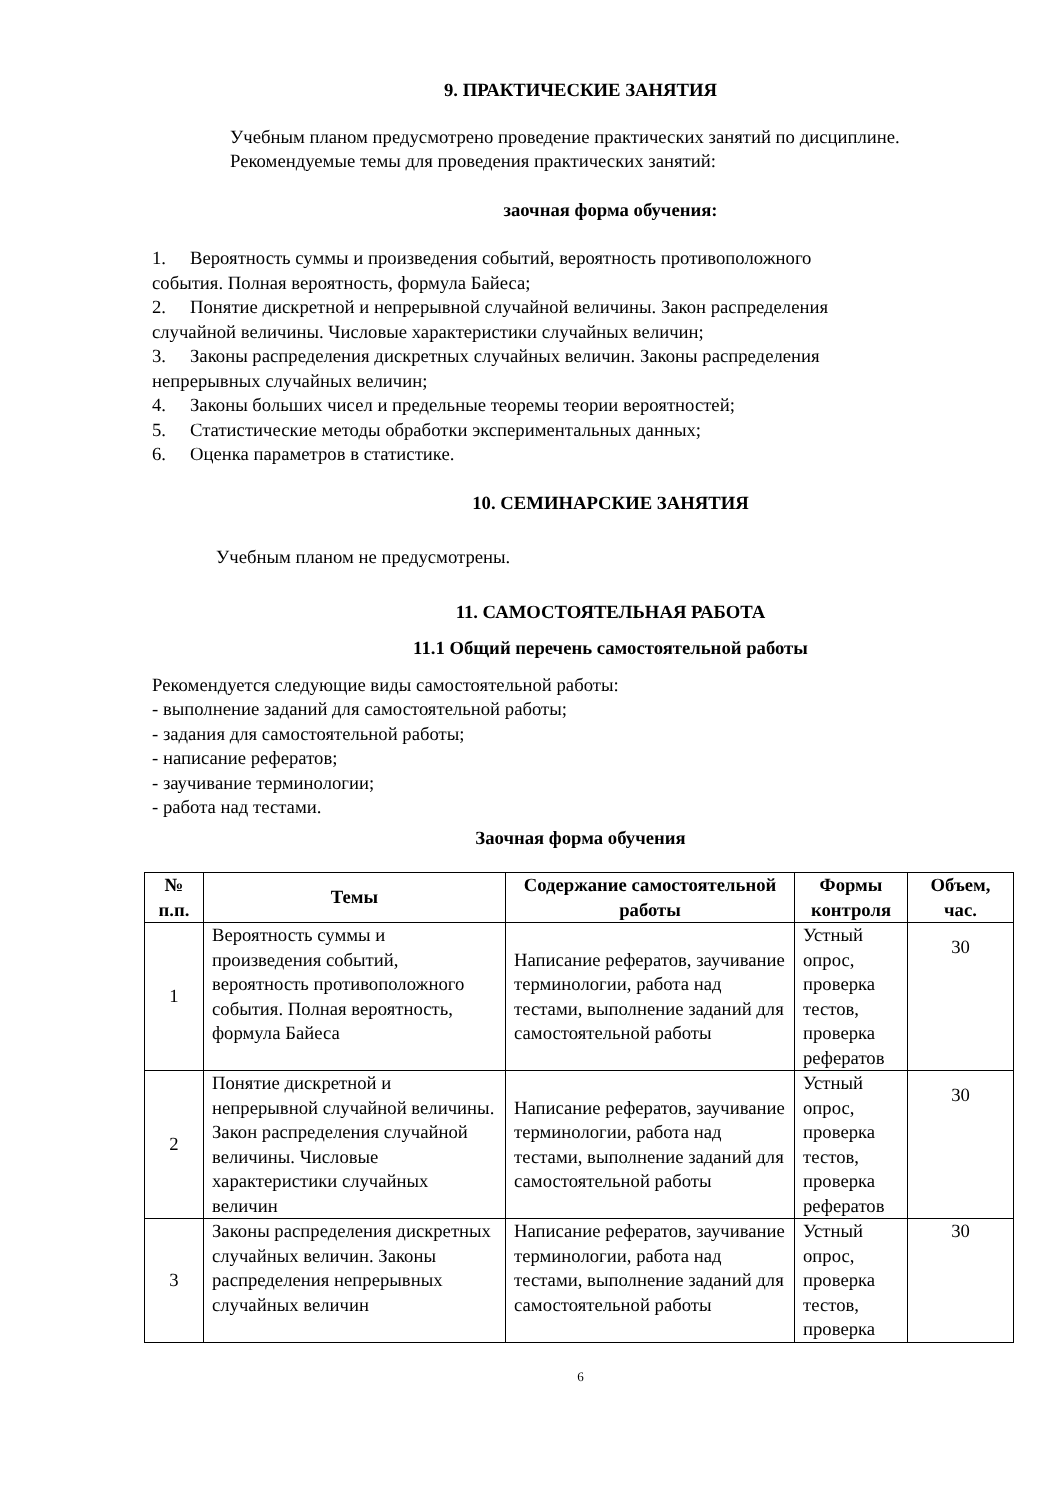9. ПРАКТИЧЕСКИЕ ЗАНЯТИЯ
Учебным планом предусмотрено проведение практических занятий по дисциплине.
Рекомендуемые темы для проведения практических занятий:
заочная форма обучения:
1. Вероятность суммы и произведения событий, вероятность противоположного
события. Полная вероятность, формула Байеса;
2. Понятие дискретной и непрерывной случайной величины. Закон распределения
случайной величины. Числовые характеристики случайных величин;
3. Законы распределения дискретных случайных величин. Законы распределения
непрерывных случайных величин;
4. Законы больших чисел и предельные теоремы теории вероятностей;
5. Статистические методы обработки экспериментальных данных;
6. Оценка параметров в статистике.
10. СЕМИНАРСКИЕ ЗАНЯТИЯ
Учебным планом не предусмотрены.
11. САМОСТОЯТЕЛЬНАЯ РАБОТА
11.1 Общий перечень самостоятельной работы
Рекомендуется следующие виды самостоятельной работы:
- выполнение заданий для самостоятельной работы;
- задания для самостоятельной работы;
- написание рефератов;
- заучивание терминологии;
- работа над тестами.
Заочная форма обучения
| № п.п. | Темы | Содержание самостоятельной работы | Формы контроля | Объем, час. |
| --- | --- | --- | --- | --- |
| 1 | Вероятность суммы и произведения событий, вероятность противоположного события. Полная вероятность, формула Байеса | Написание рефератов, заучивание терминологии, работа над тестами, выполнение заданий для самостоятельной работы | Устный опрос, проверка тестов, проверка рефератов | 30 |
| 2 | Понятие дискретной и непрерывной случайной величины. Закон распределения случайной величины. Числовые характеристики случайных величин | Написание рефератов, заучивание терминологии, работа над тестами, выполнение заданий для самостоятельной работы | Устный опрос, проверка тестов, проверка рефератов | 30 |
| 3 | Законы распределения дискретных случайных величин. Законы распределения непрерывных случайных величин | Написание рефератов, заучивание терминологии, работа над тестами, выполнение заданий для самостоятельной работы | Устный опрос, проверка тестов, проверка | 30 |
6